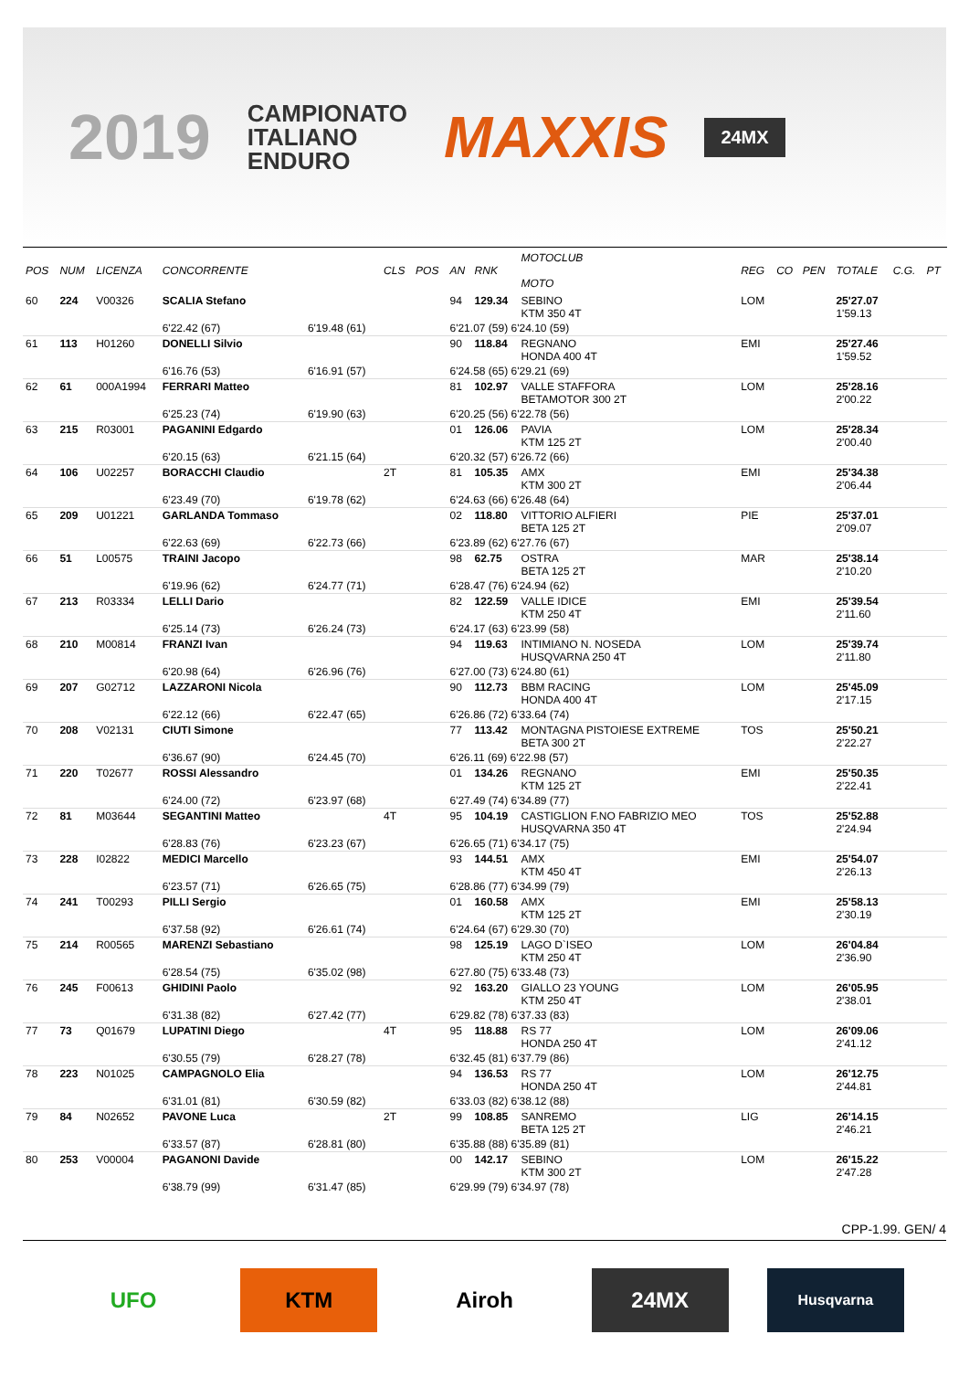2019
CAMPIONATO
ITALIANO
ENDURO
MAXXIS 24MX
| POS | NUM | LICENZA | CONCORRENTE | | CLS | POS | AN | RNK | MOTOCLUB MOTO | REG | CO | PEN | TOTALE | C.G. | PT |
| --- | --- | --- | --- | --- | --- | --- | --- | --- | --- | --- | --- | --- | --- | --- | --- |
| 60 | 224 | V00326 | SCALIA Stefano | | | | 94 | 129.34 | SEBINO KTM 350 4T | LOM | | | 25'27.07 1'59.13 | | |
| | | | 6'22.42 (67) | 6'19.48 (61) | | | 6'21.07 (59) 6'24.10 (59) | | | | | | | | |
| 61 | 113 | H01260 | DONELLI Silvio | | | | 90 | 118.84 | REGNANO HONDA 400 4T | EMI | | | 25'27.46 1'59.52 | | |
| | | | 6'16.76 (53) | 6'16.91 (57) | | | 6'24.58 (65) 6'29.21 (69) | | | | | | | | |
| 62 | 61 | 000A1994 | FERRARI Matteo | | | | 81 | 102.97 | VALLE STAFFORA BETAMOTOR 300 2T | LOM | | | 25'28.16 2'00.22 | | |
| | | | 6'25.23 (74) | 6'19.90 (63) | | | 6'20.25 (56) 6'22.78 (56) | | | | | | | | |
| 63 | 215 | R03001 | PAGANINI Edgardo | | | | 01 | 126.06 | PAVIA KTM 125 2T | LOM | | | 25'28.34 2'00.40 | | |
| | | | 6'20.15 (63) | 6'21.15 (64) | | | 6'20.32 (57) 6'26.72 (66) | | | | | | | | |
| 64 | 106 | U02257 | BORACCHI Claudio | | 2T | | 81 | 105.35 | AMX KTM 300 2T | EMI | | | 25'34.38 2'06.44 | | |
| | | | 6'23.49 (70) | 6'19.78 (62) | | | 6'24.63 (66) 6'26.48 (64) | | | | | | | | |
| 65 | 209 | U01221 | GARLANDA Tommaso | | | | 02 | 118.80 | VITTORIO ALFIERI BETA 125 2T | PIE | | | 25'37.01 2'09.07 | | |
| | | | 6'22.63 (69) | 6'22.73 (66) | | | 6'23.89 (62) 6'27.76 (67) | | | | | | | | |
| 66 | 51 | L00575 | TRAINI Jacopo | | | | 98 | 62.75 | OSTRA BETA 125 2T | MAR | | | 25'38.14 2'10.20 | | |
| | | | 6'19.96 (62) | 6'24.77 (71) | | | 6'28.47 (76) 6'24.94 (62) | | | | | | | | |
| 67 | 213 | R03334 | LELLI Dario | | | | 82 | 122.59 | VALLE IDICE KTM 250 4T | EMI | | | 25'39.54 2'11.60 | | |
| | | | 6'25.14 (73) | 6'26.24 (73) | | | 6'24.17 (63) 6'23.99 (58) | | | | | | | | |
| 68 | 210 | M00814 | FRANZI Ivan | | | | 94 | 119.63 | INTIMIANO N. NOSEDA HUSQVARNA 250 4T | LOM | | | 25'39.74 2'11.80 | | |
| | | | 6'20.98 (64) | 6'26.96 (76) | | | 6'27.00 (73) 6'24.80 (61) | | | | | | | | |
| 69 | 207 | G02712 | LAZZARONI Nicola | | | | 90 | 112.73 | BBM RACING HONDA 400 4T | LOM | | | 25'45.09 2'17.15 | | |
| | | | 6'22.12 (66) | 6'22.47 (65) | | | 6'26.86 (72) 6'33.64 (74) | | | | | | | | |
| 70 | 208 | V02131 | CIUTI Simone | | | | 77 | 113.42 | MONTAGNA PISTOIESE EXTREME BETA 300 2T | TOS | | | 25'50.21 2'22.27 | | |
| | | | 6'36.67 (90) | 6'24.45 (70) | | | 6'26.11 (69) 6'22.98 (57) | | | | | | | | |
| 71 | 220 | T02677 | ROSSI Alessandro | | | | 01 | 134.26 | REGNANO KTM 125 2T | EMI | | | 25'50.35 2'22.41 | | |
| | | | 6'24.00 (72) | 6'23.97 (68) | | | 6'27.49 (74) 6'34.89 (77) | | | | | | | | |
| 72 | 81 | M03644 | SEGANTINI Matteo | | 4T | | 95 | 104.19 | CASTIGLION F.NO FABRIZIO MEO HUSQVARNA 350 4T | TOS | | | 25'52.88 2'24.94 | | |
| | | | 6'28.83 (76) | 6'23.23 (67) | | | 6'26.65 (71) 6'34.17 (75) | | | | | | | | |
| 73 | 228 | I02822 | MEDICI Marcello | | | | 93 | 144.51 | AMX KTM 450 4T | EMI | | | 25'54.07 2'26.13 | | |
| | | | 6'23.57 (71) | 6'26.65 (75) | | | 6'28.86 (77) 6'34.99 (79) | | | | | | | | |
| 74 | 241 | T00293 | PILLI Sergio | | | | 01 | 160.58 | AMX KTM 125 2T | EMI | | | 25'58.13 2'30.19 | | |
| | | | 6'37.58 (92) | 6'26.61 (74) | | | 6'24.64 (67) 6'29.30 (70) | | | | | | | | |
| 75 | 214 | R00565 | MARENZI Sebastiano | | | | 98 | 125.19 | LAGO D`ISEO KTM 250 4T | LOM | | | 26'04.84 2'36.90 | | |
| | | | 6'28.54 (75) | 6'35.02 (98) | | | 6'27.80 (75) 6'33.48 (73) | | | | | | | | |
| 76 | 245 | F00613 | GHIDINI Paolo | | | | 92 | 163.20 | GIALLO 23 YOUNG KTM 250 4T | LOM | | | 26'05.95 2'38.01 | | |
| | | | 6'31.38 (82) | 6'27.42 (77) | | | 6'29.82 (78) 6'37.33 (83) | | | | | | | | |
| 77 | 73 | Q01679 | LUPATINI Diego | | 4T | | 95 | 118.88 | RS 77 HONDA 250 4T | LOM | | | 26'09.06 2'41.12 | | |
| | | | 6'30.55 (79) | 6'28.27 (78) | | | 6'32.45 (81) 6'37.79 (86) | | | | | | | | |
| 78 | 223 | N01025 | CAMPAGNOLO Elia | | | | 94 | 136.53 | RS 77 HONDA 250 4T | LOM | | | 26'12.75 2'44.81 | | |
| | | | 6'31.01 (81) | 6'30.59 (82) | | | 6'33.03 (82) 6'38.12 (88) | | | | | | | | |
| 79 | 84 | N02652 | PAVONE Luca | | 2T | | 99 | 108.85 | SANREMO BETA 125 2T | LIG | | | 26'14.15 2'46.21 | | |
| | | | 6'33.57 (87) | 6'28.81 (80) | | | 6'35.88 (88) 6'35.89 (81) | | | | | | | | |
| 80 | 253 | V00004 | PAGANONI Davide | | | | 00 | 142.17 | SEBINO KTM 300 2T | LOM | | | 26'15.22 2'47.28 | | |
| | | | 6'38.79 (99) | 6'31.47 (85) | | | 6'29.99 (79) 6'34.97 (78) | | | | | | | | |
CPP-1.99. GEN/ 4
UFO KTM Airoh 24MX
Husqvarna